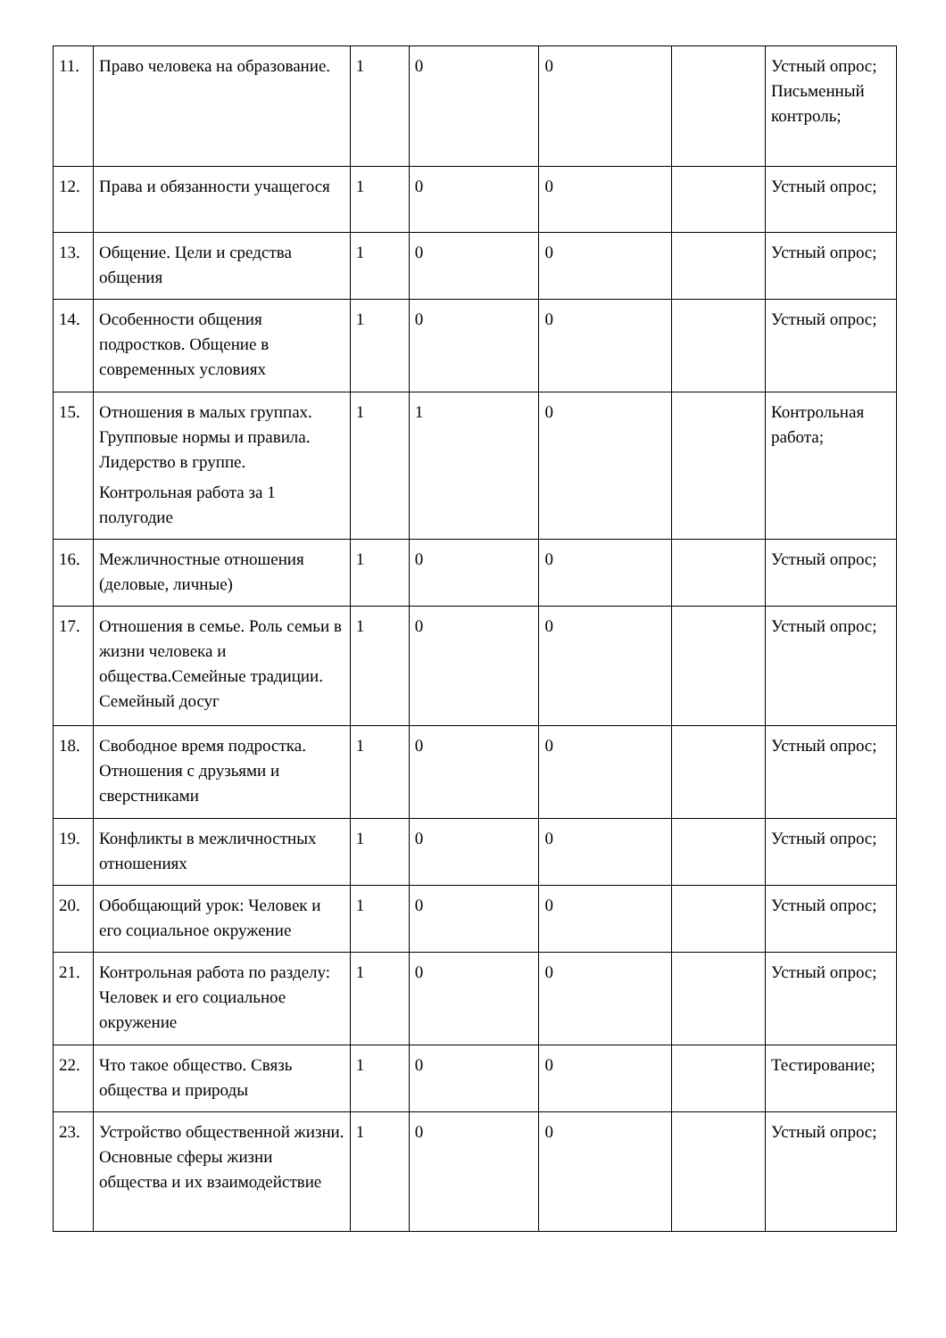| 11. | Право человека на образование. | 1 | 0 | 0 | | Устный опрос; Письменный контроль; |
| 12. | Права и обязанности учащегося | 1 | 0 | 0 | | Устный опрос; |
| 13. | Общение. Цели и средства общения | 1 | 0 | 0 | | Устный опрос; |
| 14. | Особенности общения подростков. Общение в современных условиях | 1 | 0 | 0 | | Устный опрос; |
| 15. | Отношения в малых группах. Групповые нормы и правила. Лидерство в группе. Контрольная работа за 1 полугодие | 1 | 1 | 0 | | Контрольная работа; |
| 16. | Межличностные отношения (деловые, личные) | 1 | 0 | 0 | | Устный опрос; |
| 17. | Отношения в семье. Роль семьи в жизни человека и общества.Семейные традиции. Семейный досуг | 1 | 0 | 0 | | Устный опрос; |
| 18. | Свободное время подростка. Отношения с друзьями и сверстниками | 1 | 0 | 0 | | Устный опрос; |
| 19. | Конфликты в межличностных отношениях | 1 | 0 | 0 | | Устный опрос; |
| 20. | Обобщающий урок: Человек и его социальное окружение | 1 | 0 | 0 | | Устный опрос; |
| 21. | Контрольная работа по разделу: Человек и его социальное окружение | 1 | 0 | 0 | | Устный опрос; |
| 22. | Что такое общество. Связь общества и природы | 1 | 0 | 0 | | Тестирование; |
| 23. | Устройство общественной жизни. Основные сферы жизни общества и их взаимодействие | 1 | 0 | 0 | | Устный опрос; |